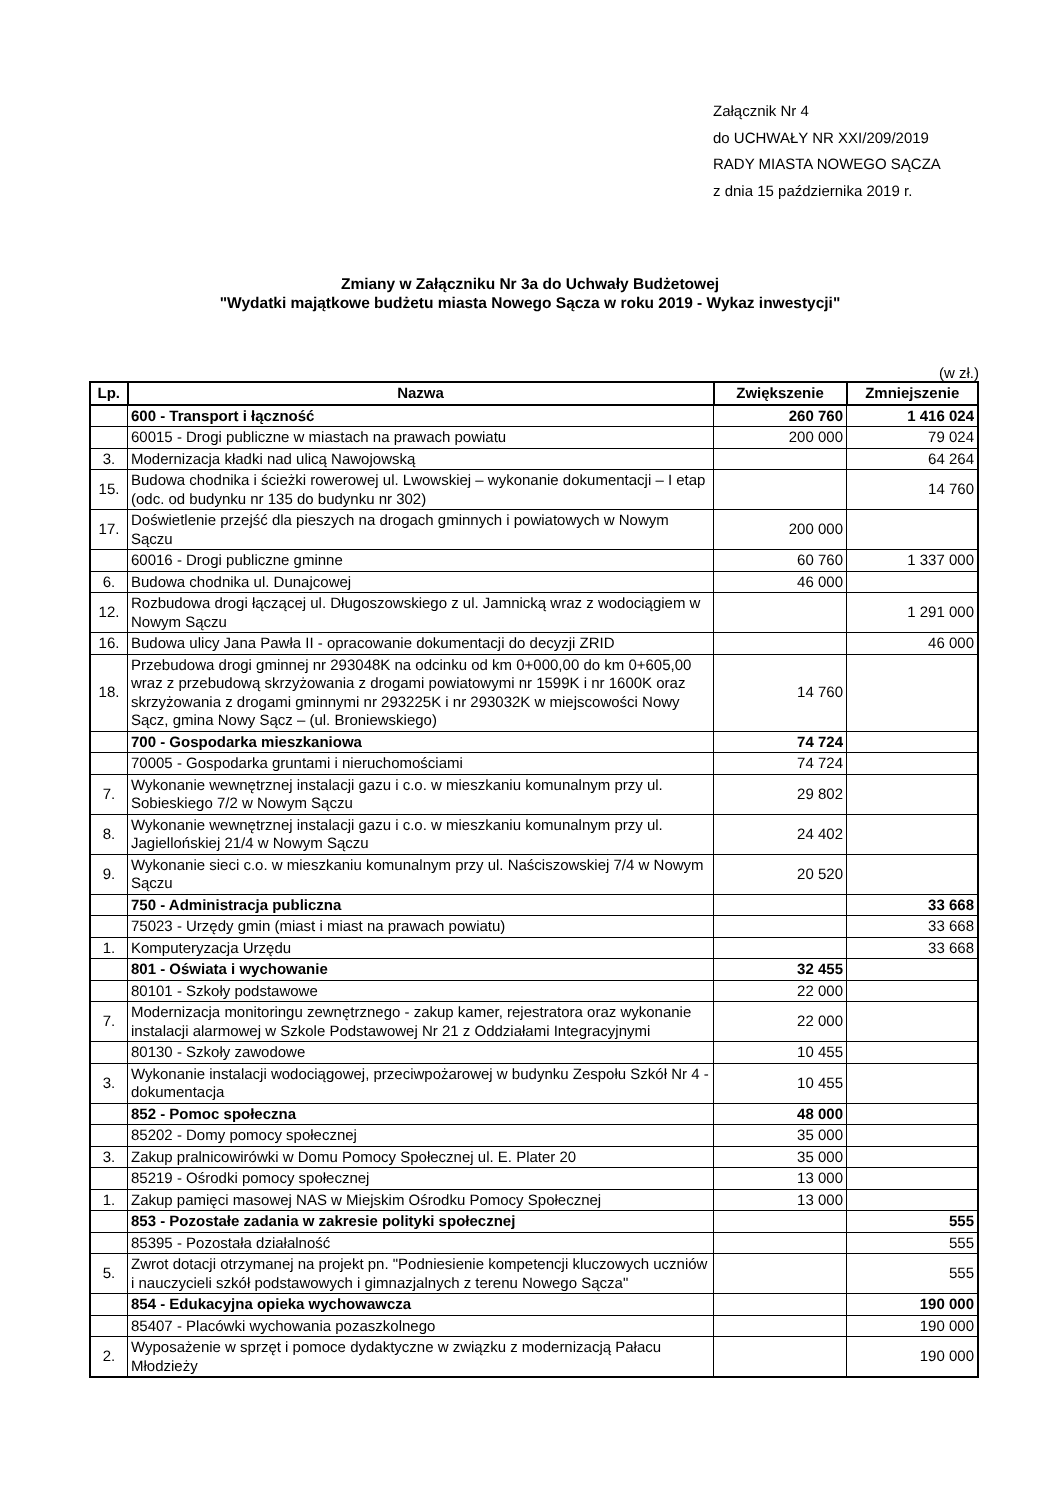Załącznik Nr 4
do UCHWAŁY NR XXI/209/2019
RADY MIASTA NOWEGO SĄCZA
z dnia 15 października 2019 r.
Zmiany w Załączniku Nr 3a do Uchwały Budżetowej
"Wydatki majątkowe budżetu miasta Nowego Sącza w roku 2019 - Wykaz inwestycji"
(w zł.)
| Lp. | Nazwa | Zwiększenie | Zmniejszenie |
| --- | --- | --- | --- |
| | 600 - Transport i łączność | 260 760 | 1 416 024 |
| | 60015 - Drogi publiczne w miastach na prawach powiatu | 200 000 | 79 024 |
| 3. | Modernizacja kładki nad ulicą Nawojowską | | 64 264 |
| 15. | Budowa chodnika i ścieżki rowerowej ul. Lwowskiej – wykonanie dokumentacji – I etap (odc. od budynku nr 135 do budynku nr 302) | | 14 760 |
| 17. | Doświetlenie przejść dla pieszych na drogach gminnych i powiatowych w Nowym Sączu | 200 000 | |
| | 60016 - Drogi publiczne gminne | 60 760 | 1 337 000 |
| 6. | Budowa chodnika ul. Dunajcowej | 46 000 | |
| 12. | Rozbudowa drogi łączącej ul. Długoszowskiego z ul. Jamnicką wraz z wodociągiem w Nowym Sączu | | 1 291 000 |
| 16. | Budowa ulicy Jana Pawła II - opracowanie dokumentacji do decyzji ZRID | | 46 000 |
| 18. | Przebudowa drogi gminnej nr 293048K na odcinku od km 0+000,00 do km 0+605,00 wraz z przebudową skrzyżowania z drogami powiatowymi nr 1599K i nr 1600K oraz skrzyżowania z drogami gminnymi nr 293225K i nr 293032K w miejscowości Nowy Sącz, gmina Nowy Sącz – (ul. Broniewskiego) | 14 760 | |
| | 700 - Gospodarka mieszkaniowa | 74 724 | |
| | 70005 - Gospodarka gruntami i nieruchomościami | 74 724 | |
| 7. | Wykonanie wewnętrznej instalacji gazu i c.o. w mieszkaniu komunalnym przy ul. Sobieskiego 7/2 w Nowym Sączu | 29 802 | |
| 8. | Wykonanie wewnętrznej instalacji gazu i c.o. w mieszkaniu komunalnym przy ul. Jagiellońskiej 21/4 w Nowym Sączu | 24 402 | |
| 9. | Wykonanie sieci c.o. w mieszkaniu komunalnym przy ul. Naściszowskiej 7/4 w Nowym Sączu | 20 520 | |
| | 750 - Administracja publiczna | | 33 668 |
| | 75023 - Urzędy gmin (miast i miast na prawach powiatu) | | 33 668 |
| 1. | Komputeryzacja Urzędu | | 33 668 |
| | 801 - Oświata i wychowanie | 32 455 | |
| | 80101 - Szkoły podstawowe | 22 000 | |
| 7. | Modernizacja monitoringu zewnętrznego - zakup kamer, rejestratora oraz wykonanie instalacji alarmowej w Szkole Podstawowej Nr 21 z Oddziałami Integracyjnymi | 22 000 | |
| | 80130 - Szkoły zawodowe | 10 455 | |
| 3. | Wykonanie instalacji wodociągowej, przeciwpożarowej w budynku Zespołu Szkół Nr 4 - dokumentacja | 10 455 | |
| | 852 - Pomoc społeczna | 48 000 | |
| | 85202 - Domy pomocy społecznej | 35 000 | |
| 3. | Zakup pralnicowirówki w Domu Pomocy Społecznej ul. E. Plater 20 | 35 000 | |
| | 85219 - Ośrodki pomocy społecznej | 13 000 | |
| 1. | Zakup pamięci masowej NAS w Miejskim Ośrodku Pomocy Społecznej | 13 000 | |
| | 853 - Pozostałe zadania w zakresie polityki społecznej | | 555 |
| | 85395 - Pozostała działalność | | 555 |
| 5. | Zwrot dotacji otrzymanej na projekt pn. "Podniesienie kompetencji kluczowych uczniów i nauczycieli szkół podstawowych i gimnazjalnych z terenu Nowego Sącza" | | 555 |
| | 854 - Edukacyjna opieka wychowawcza | | 190 000 |
| | 85407 - Placówki wychowania pozaszkolnego | | 190 000 |
| 2. | Wyposażenie w sprzęt i pomoce dydaktyczne w związku z modernizacją Pałacu Młodzieży | | 190 000 |